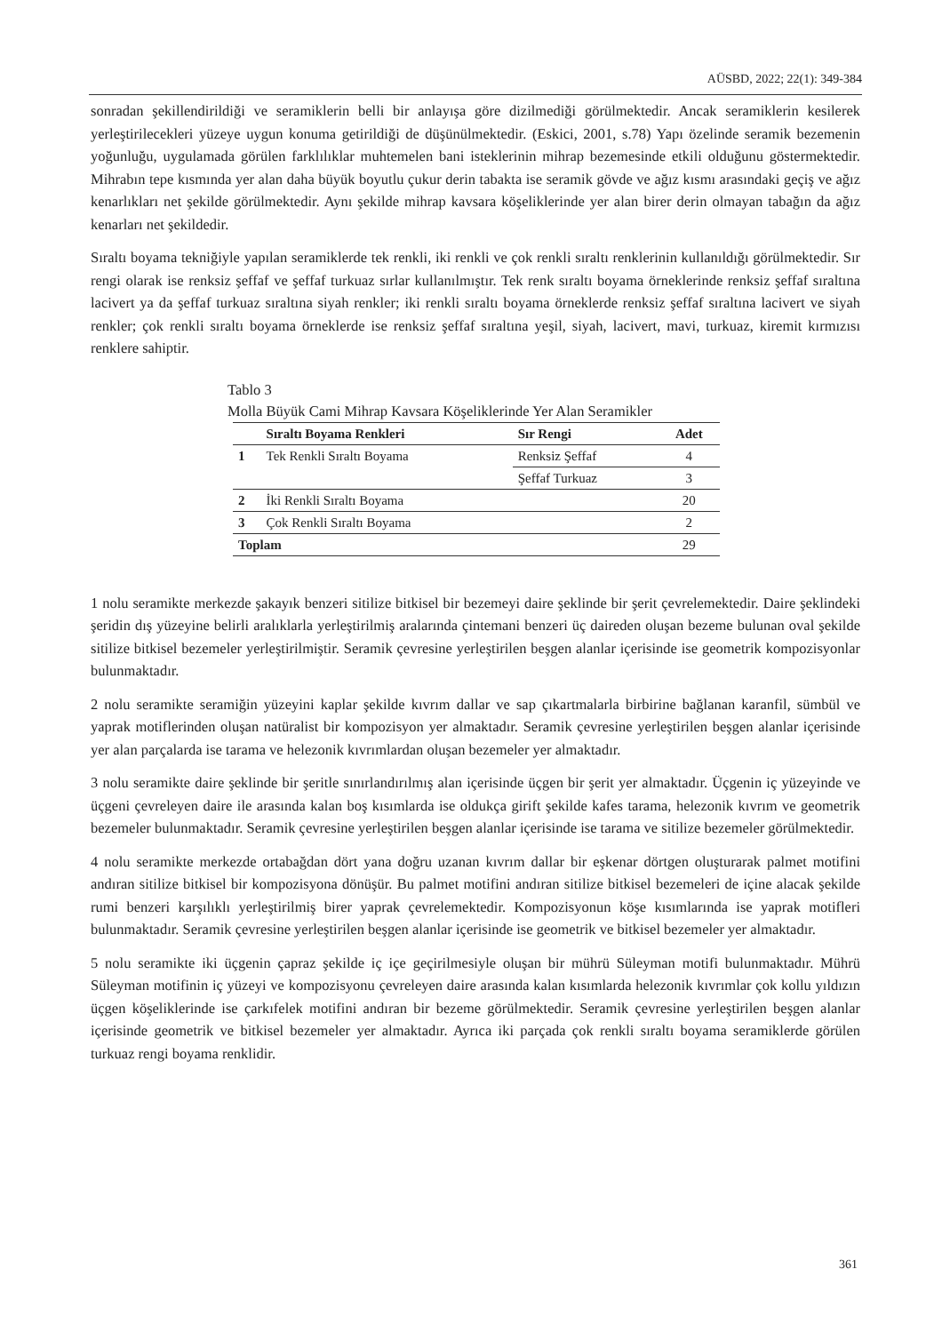AÜSBD, 2022; 22(1): 349-384
sonradan şekillendirildiği ve seramiklerin belli bir anlayışa göre dizilmediği görülmektedir. Ancak seramiklerin kesilerek yerleştirilecekleri yüzeye uygun konuma getirildiği de düşünülmektedir. (Eskici, 2001, s.78) Yapı özelinde seramik bezemenin yoğunluğu, uygulamada görülen farklılıklar muhtemelen bani isteklerinin mihrap bezemesinde etkili olduğunu göstermektedir. Mihrabın tepe kısmında yer alan daha büyük boyutlu çukur derin tabakta ise seramik gövde ve ağız kısmı arasındaki geçiş ve ağız kenarlıkları net şekilde görülmektedir. Aynı şekilde mihrap kavsara köşeliklerinde yer alan birer derin olmayan tabağın da ağız kenarları net şekildedir.
Sıraltı boyama tekniğiyle yapılan seramiklerde tek renkli, iki renkli ve çok renkli sıraltı renklerinin kullanıldığı görülmektedir. Sır rengi olarak ise renksiz şeffaf ve şeffaf turkuaz sırlar kullanılmıştır. Tek renk sıraltı boyama örneklerinde renksiz şeffaf sıraltına lacivert ya da şeffaf turkuaz sıraltına siyah renkler; iki renkli sıraltı boyama örneklerde renksiz şeffaf sıraltına lacivert ve siyah renkler; çok renkli sıraltı boyama örneklerde ise renksiz şeffaf sıraltına yeşil, siyah, lacivert, mavi, turkuaz, kiremit kırmızısı renklere sahiptir.
Tablo 3
Molla Büyük Cami Mihrap Kavsara Köşeliklerinde Yer Alan Seramikler
| | Sıraltı Boyama Renkleri | Sır Rengi | Adet |
| --- | --- | --- | --- |
| 1 | Tek Renkli Sıraltı Boyama | Renksiz Şeffaf | 4 |
| | | Şeffaf Turkuaz | 3 |
| 2 | İki Renkli Sıraltı Boyama | | 20 |
| 3 | Çok Renkli Sıraltı Boyama | | 2 |
| Toplam | | | 29 |
1 nolu seramikte merkezde şakayık benzeri sitilize bitkisel bir bezemeyi daire şeklinde bir şerit çevrelemektedir. Daire şeklindeki şeridin dış yüzeyine belirli aralıklarla yerleştirilmiş aralarında çintemani benzeri üç daireden oluşan bezeme bulunan oval şekilde sitilize bitkisel bezemeler yerleştirilmiştir. Seramik çevresine yerleştirilen beşgen alanlar içerisinde ise geometrik kompozisyonlar bulunmaktadır.
2 nolu seramikte seramiğin yüzeyini kaplar şekilde kıvrım dallar ve sap çıkartmalarla birbirine bağlanan karanfil, sümbül ve yaprak motiflerinden oluşan natüralist bir kompozisyon yer almaktadır. Seramik çevresine yerleştirilen beşgen alanlar içerisinde yer alan parçalarda ise tarama ve helezonik kıvrımlardan oluşan bezemeler yer almaktadır.
3 nolu seramikte daire şeklinde bir şeritle sınırlandırılmış alan içerisinde üçgen bir şerit yer almaktadır. Üçgenin iç yüzeyinde ve üçgeni çevreleyen daire ile arasında kalan boş kısımlarda ise oldukça girift şekilde kafes tarama, helezonik kıvrım ve geometrik bezemeler bulunmaktadır. Seramik çevresine yerleştirilen beşgen alanlar içerisinde ise tarama ve sitilize bezemeler görülmektedir.
4 nolu seramikte merkezde ortabağdan dört yana doğru uzanan kıvrım dallar bir eşkenar dörtgen oluşturarak palmet motifini andıran sitilize bitkisel bir kompozisyona dönüşür. Bu palmet motifini andıran sitilize bitkisel bezemeleri de içine alacak şekilde rumi benzeri karşılıklı yerleştirilmiş birer yaprak çevrelemektedir. Kompozisyonun köşe kısımlarında ise yaprak motifleri bulunmaktadır. Seramik çevresine yerleştirilen beşgen alanlar içerisinde ise geometrik ve bitkisel bezemeler yer almaktadır.
5 nolu seramikte iki üçgenin çapraz şekilde iç içe geçirilmesiyle oluşan bir mührü Süleyman motifi bulunmaktadır. Mührü Süleyman motifinin iç yüzeyi ve kompozisyonu çevreleyen daire arasında kalan kısımlarda helezonik kıvrımlar çok kollu yıldızın üçgen köşeliklerinde ise çarkıfelek motifini andıran bir bezeme görülmektedir. Seramik çevresine yerleştirilen beşgen alanlar içerisinde geometrik ve bitkisel bezemeler yer almaktadır. Ayrıca iki parçada çok renkli sıraltı boyama seramiklerde görülen turkuaz rengi boyama renklidir.
361